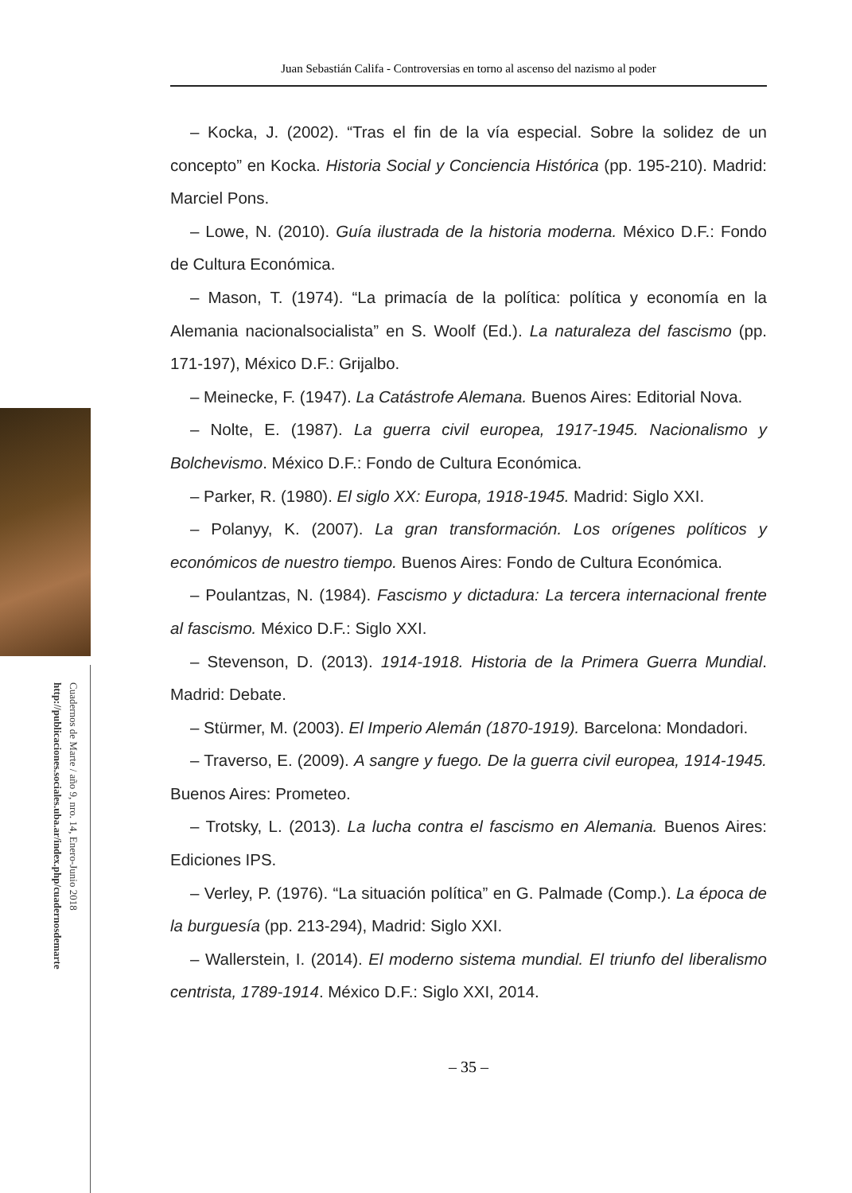Cuadernos de Marte / año 9, nro. 14, Enero-Junio 2018
http://publicaciones.sociales.uba.ar/index.php/cuadernosdemarte
Juan Sebastián Califa - Controversias en torno al ascenso del nazismo al poder
– Kocka, J. (2002). “Tras el fin de la vía especial. Sobre la solidez de un concepto” en Kocka. Historia Social y Conciencia Histórica (pp. 195-210). Madrid: Marciel Pons.
– Lowe, N. (2010). Guía ilustrada de la historia moderna. México D.F.: Fondo de Cultura Económica.
– Mason, T. (1974). “La primacía de la política: política y economía en la Alemania nacionalsocialista” en S. Woolf (Ed.). La naturaleza del fascismo (pp. 171-197), México D.F.: Grijalbo.
– Meinecke, F. (1947). La Catástrofe Alemana. Buenos Aires: Editorial Nova.
– Nolte, E. (1987). La guerra civil europea, 1917-1945. Nacionalismo y Bolchevismo. México D.F.: Fondo de Cultura Económica.
– Parker, R. (1980). El siglo XX: Europa, 1918-1945. Madrid: Siglo XXI.
– Polanyy, K. (2007). La gran transformación. Los orígenes políticos y económicos de nuestro tiempo. Buenos Aires: Fondo de Cultura Económica.
– Poulantzas, N. (1984). Fascismo y dictadura: La tercera internacional frente al fascismo. México D.F.: Siglo XXI.
– Stevenson, D. (2013). 1914-1918. Historia de la Primera Guerra Mundial. Madrid: Debate.
– Stürmer, M. (2003). El Imperio Alemán (1870-1919). Barcelona: Mondadori.
– Traverso, E. (2009). A sangre y fuego. De la guerra civil europea, 1914-1945. Buenos Aires: Prometeo.
– Trotsky, L. (2013). La lucha contra el fascismo en Alemania. Buenos Aires: Ediciones IPS.
– Verley, P. (1976). “La situación política” en G. Palmade (Comp.). La época de la burguesía (pp. 213-294), Madrid: Siglo XXI.
– Wallerstein, I. (2014). El moderno sistema mundial. El triunfo del liberalismo centrista, 1789-1914. México D.F.: Siglo XXI, 2014.
– 35 –